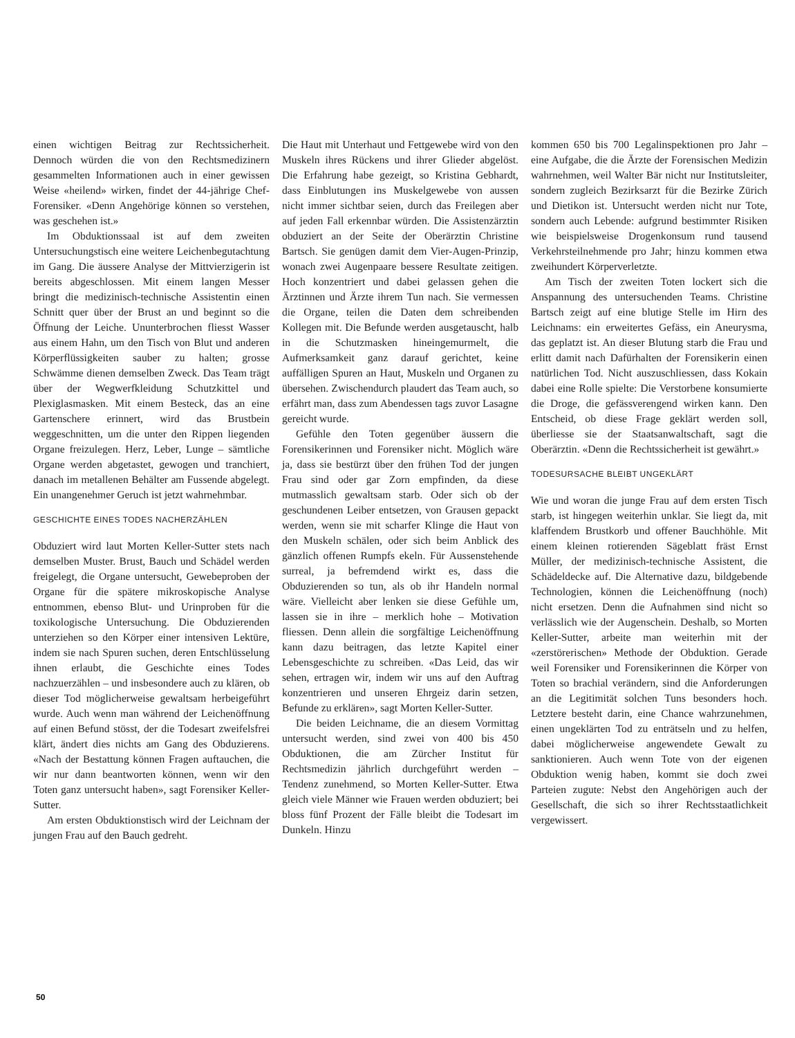einen wichtigen Beitrag zur Rechtssicherheit. Dennoch würden die von den Rechtsmedizinern gesammelten Informationen auch in einer gewissen Weise «heilend» wirken, findet der 44-jährige Chef-Forensiker. «Denn Angehörige können so verstehen, was geschehen ist.»
Im Obduktionssaal ist auf dem zweiten Untersuchungstisch eine weitere Leichenbegutachtung im Gang. Die äussere Analyse der Mittvierzigerin ist bereits abgeschlossen. Mit einem langen Messer bringt die medizinisch-technische Assistentin einen Schnitt quer über der Brust an und beginnt so die Öffnung der Leiche. Ununterbrochen fliesst Wasser aus einem Hahn, um den Tisch von Blut und anderen Körperflüssigkeiten sauber zu halten; grosse Schwämme dienen demselben Zweck. Das Team trägt über der Wegwerfkleidung Schutzkittel und Plexiglasmasken. Mit einem Besteck, das an eine Gartenschere erinnert, wird das Brustbein weggeschnitten, um die unter den Rippen liegenden Organe freizulegen. Herz, Leber, Lunge – sämtliche Organe werden abgetastet, gewogen und tranchiert, danach im metallenen Behälter am Fussende abgelegt. Ein unangenehmer Geruch ist jetzt wahrnehmbar.
GESCHICHTE EINES TODES NACHERZÄHLEN
Obduziert wird laut Morten Keller-Sutter stets nach demselben Muster. Brust, Bauch und Schädel werden freigelegt, die Organe untersucht, Gewebeproben der Organe für die spätere mikroskopische Analyse entnommen, ebenso Blut- und Urinproben für die toxikologische Untersuchung. Die Obduzierenden unterziehen so den Körper einer intensiven Lektüre, indem sie nach Spuren suchen, deren Entschlüsselung ihnen erlaubt, die Geschichte eines Todes nachzuerzählen – und insbesondere auch zu klären, ob dieser Tod möglicherweise gewaltsam herbeigeführt wurde. Auch wenn man während der Leichenöffnung auf einen Befund stösst, der die Todesart zweifelsfrei klärt, ändert dies nichts am Gang des Obduzierens. «Nach der Bestattung können Fragen auftauchen, die wir nur dann beantworten können, wenn wir den Toten ganz untersucht haben», sagt Forensiker Keller-Sutter.
Am ersten Obduktionstisch wird der Leichnam der jungen Frau auf den Bauch gedreht.
Die Haut mit Unterhaut und Fettgewebe wird von den Muskeln ihres Rückens und ihrer Glieder abgelöst. Die Erfahrung habe gezeigt, so Kristina Gebhardt, dass Einblutungen ins Muskelgewebe von aussen nicht immer sichtbar seien, durch das Freilegen aber auf jeden Fall erkennbar würden. Die Assistenzärztin obduziert an der Seite der Oberärztin Christine Bartsch. Sie genügen damit dem Vier-Augen-Prinzip, wonach zwei Augenpaare bessere Resultate zeitigen. Hoch konzentriert und dabei gelassen gehen die Ärztinnen und Ärzte ihrem Tun nach. Sie vermessen die Organe, teilen die Daten dem schreibenden Kollegen mit. Die Befunde werden ausgetauscht, halb in die Schutzmasken hineingemurmelt, die Aufmerksamkeit ganz darauf gerichtet, keine auffälligen Spuren an Haut, Muskeln und Organen zu übersehen. Zwischendurch plaudert das Team auch, so erfährt man, dass zum Abendessen tags zuvor Lasagne gereicht wurde.
Gefühle den Toten gegenüber äussern die Forensikerinnen und Forensiker nicht. Möglich wäre ja, dass sie bestürzt über den frühen Tod der jungen Frau sind oder gar Zorn empfinden, da diese mutmasslich gewaltsam starb. Oder sich ob der geschundenen Leiber entsetzen, von Grausen gepackt werden, wenn sie mit scharfer Klinge die Haut von den Muskeln schälen, oder sich beim Anblick des gänzlich offenen Rumpfs ekeln. Für Aussenstehende surreal, ja befremdend wirkt es, dass die Obduzierenden so tun, als ob ihr Handeln normal wäre. Vielleicht aber lenken sie diese Gefühle um, lassen sie in ihre – merklich hohe – Motivation fliessen. Denn allein die sorgfältige Leichenöffnung kann dazu beitragen, das letzte Kapitel einer Lebensgeschichte zu schreiben. «Das Leid, das wir sehen, ertragen wir, indem wir uns auf den Auftrag konzentrieren und unseren Ehrgeiz darin setzen, Befunde zu erklären», sagt Morten Keller-Sutter.
Die beiden Leichname, die an diesem Vormittag untersucht werden, sind zwei von 400 bis 450 Obduktionen, die am Zürcher Institut für Rechtsmedizin jährlich durchgeführt werden – Tendenz zunehmend, so Morten Keller-Sutter. Etwa gleich viele Männer wie Frauen werden obduziert; bei bloss fünf Prozent der Fälle bleibt die Todesart im Dunkeln. Hinzu
kommen 650 bis 700 Legalinspektionen pro Jahr – eine Aufgabe, die die Ärzte der Forensischen Medizin wahrnehmen, weil Walter Bär nicht nur Institutsleiter, sondern zugleich Bezirksarzt für die Bezirke Zürich und Dietikon ist. Untersucht werden nicht nur Tote, sondern auch Lebende: aufgrund bestimmter Risiken wie beispielsweise Drogenkonsum rund tausend Verkehrsteilnehmende pro Jahr; hinzu kommen etwa zweihundert Körperverletzte.
Am Tisch der zweiten Toten lockert sich die Anspannung des untersuchenden Teams. Christine Bartsch zeigt auf eine blutige Stelle im Hirn des Leichnams: ein erweitertes Gefäss, ein Aneurysma, das geplatzt ist. An dieser Blutung starb die Frau und erlitt damit nach Dafürhalten der Forensikerin einen natürlichen Tod. Nicht auszuschliessen, dass Kokain dabei eine Rolle spielte: Die Verstorbene konsumierte die Droge, die gefässverengend wirken kann. Den Entscheid, ob diese Frage geklärt werden soll, überliesse sie der Staatsanwaltschaft, sagt die Oberärztin. «Denn die Rechtssicherheit ist gewährt.»
TODESURSACHE BLEIBT UNGEKLÄRT
Wie und woran die junge Frau auf dem ersten Tisch starb, ist hingegen weiterhin unklar. Sie liegt da, mit klaffendem Brustkorb und offener Bauchhöhle. Mit einem kleinen rotierenden Sägeblatt fräst Ernst Müller, der medizinisch-technische Assistent, die Schädeldecke auf. Die Alternative dazu, bildgebende Technologien, können die Leichenöffnung (noch) nicht ersetzen. Denn die Aufnahmen sind nicht so verlässlich wie der Augenschein. Deshalb, so Morten Keller-Sutter, arbeite man weiterhin mit der «zerstörerischen» Methode der Obduktion. Gerade weil Forensiker und Forensikerinnen die Körper von Toten so brachial verändern, sind die Anforderungen an die Legitimität solchen Tuns besonders hoch. Letztere besteht darin, eine Chance wahrzunehmen, einen ungeklärten Tod zu enträtseln und zu helfen, dabei möglicherweise angewendete Gewalt zu sanktionieren. Auch wenn Tote von der eigenen Obduktion wenig haben, kommt sie doch zwei Parteien zugute: Nebst den Angehörigen auch der Gesellschaft, die sich so ihrer Rechtsstaatlichkeit vergewissert.
50